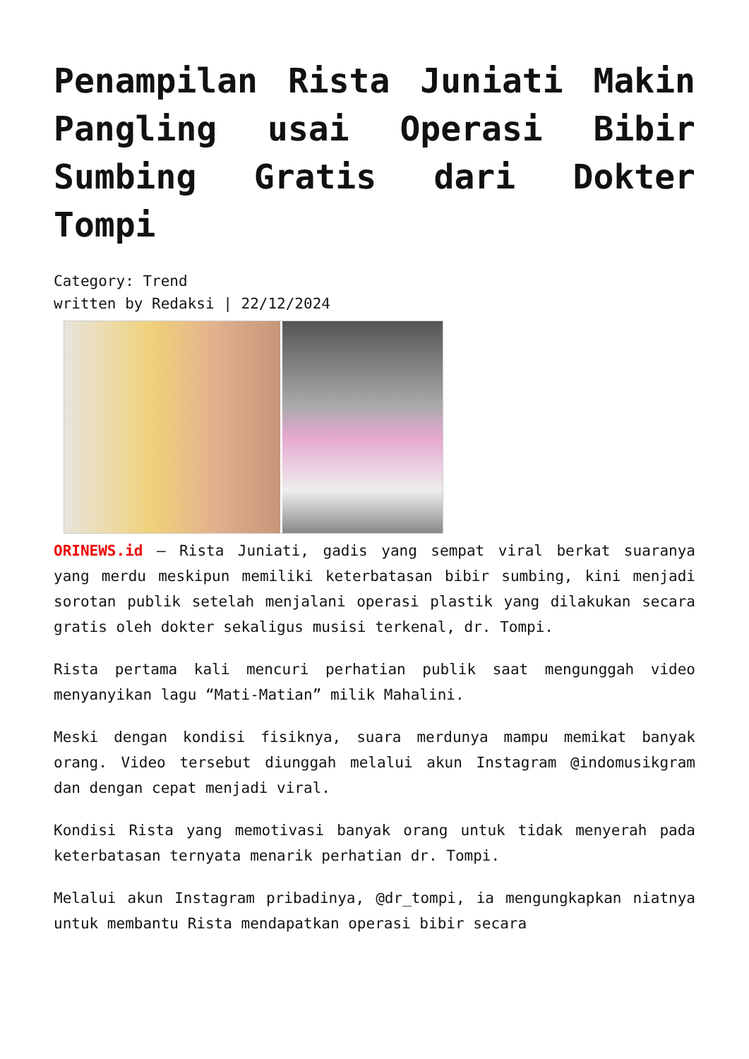Penampilan Rista Juniati Makin Pangling usai Operasi Bibir Sumbing Gratis dari Dokter Tompi
Category: Trend
written by Redaksi | 22/12/2024
ORINEWS.id – Rista Juniati, gadis yang sempat viral berkat suaranya yang merdu meskipun memiliki keterbatasan bibir sumbing, kini menjadi sorotan publik setelah menjalani operasi plastik yang dilakukan secara gratis oleh dokter sekaligus musisi terkenal, dr. Tompi.
Rista pertama kali mencuri perhatian publik saat mengunggah video menyanyikan lagu “Mati-Matian” milik Mahalini.
Meski dengan kondisi fisiknya, suara merdunya mampu memikat banyak orang. Video tersebut diunggah melalui akun Instagram @indomusikgram dan dengan cepat menjadi viral.
Kondisi Rista yang memotivasi banyak orang untuk tidak menyerah pada keterbatasan ternyata menarik perhatian dr. Tompi.
Melalui akun Instagram pribadinya, @dr_tompi, ia mengungkapkan niatnya untuk membantu Rista mendapatkan operasi bibir secara